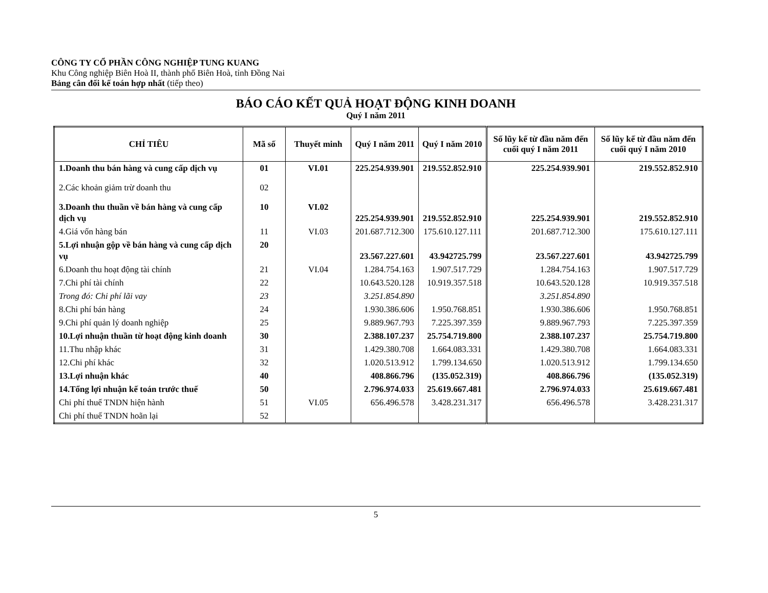CÔNG TY CỔ PHẦN CÔNG NGHIỆP TUNG KUANG
Khu Công nghiệp Biên Hoà II, thành phố Biên Hoà, tỉnh Đồng Nai
Bảng cân đối kế toán hợp nhất (tiếp theo)
BÁO CÁO KẾT QUẢ HOẠT ĐỘNG KINH DOANH
Quý I năm 2011
| CHỈ TIÊU | Mã số | Thuyết minh | Quý I năm 2011 | Quý I năm 2010 | Số lũy kế từ đầu năm đến cuối quý I năm 2011 | Số lũy kế từ đầu năm đến cuối quý I năm 2010 |
| --- | --- | --- | --- | --- | --- | --- |
| 1.Doanh thu bán hàng và cung cấp dịch vụ | 01 | VI.01 | 225.254.939.901 | 219.552.852.910 | 225.254.939.901 | 219.552.852.910 |
| 2.Các khoản giảm trừ doanh thu | 02 | | | | | |
| 3.Doanh thu thuần về bán hàng và cung cấp dịch vụ | 10 | VI.02 | 225.254.939.901 | 219.552.852.910 | 225.254.939.901 | 219.552.852.910 |
| 4.Giá vốn hàng bán | 11 | VI.03 | 201.687.712.300 | 175.610.127.111 | 201.687.712.300 | 175.610.127.111 |
| 5.Lợi nhuận gộp về bán hàng và cung cấp dịch vụ | 20 | | 23.567.227.601 | 43.942725.799 | 23.567.227.601 | 43.942725.799 |
| 6.Doanh thu hoạt động tài chính | 21 | VI.04 | 1.284.754.163 | 1.907.517.729 | 1.284.754.163 | 1.907.517.729 |
| 7.Chi phí tài chính | 22 | | 10.643.520.128 | 10.919.357.518 | 10.643.520.128 | 10.919.357.518 |
| Trong đó: Chi phí lãi vay | 23 | | 3.251.854.890 | | 3.251.854.890 | |
| 8.Chi phí bán hàng | 24 | | 1.930.386.606 | 1.950.768.851 | 1.930.386.606 | 1.950.768.851 |
| 9.Chi phí quản lý doanh nghiệp | 25 | | 9.889.967.793 | 7.225.397.359 | 9.889.967.793 | 7.225.397.359 |
| 10.Lợi nhuận thuần từ hoạt động kinh doanh | 30 | | 2.388.107.237 | 25.754.719.800 | 2.388.107.237 | 25.754.719.800 |
| 11.Thu nhập khác | 31 | | 1.429.380.708 | 1.664.083.331 | 1.429.380.708 | 1.664.083.331 |
| 12.Chi phí khác | 32 | | 1.020.513.912 | 1.799.134.650 | 1.020.513.912 | 1.799.134.650 |
| 13.Lợi nhuận khác | 40 | | 408.866.796 | (135.052.319) | 408.866.796 | (135.052.319) |
| 14.Tổng lợi nhuận kế toán trước thuế | 50 | | 2.796.974.033 | 25.619.667.481 | 2.796.974.033 | 25.619.667.481 |
| Chi phí thuế TNDN hiện hành | 51 | VI.05 | 656.496.578 | 3.428.231.317 | 656.496.578 | 3.428.231.317 |
| Chi phí thuế TNDN hoãn lại | 52 | | | | | |
5